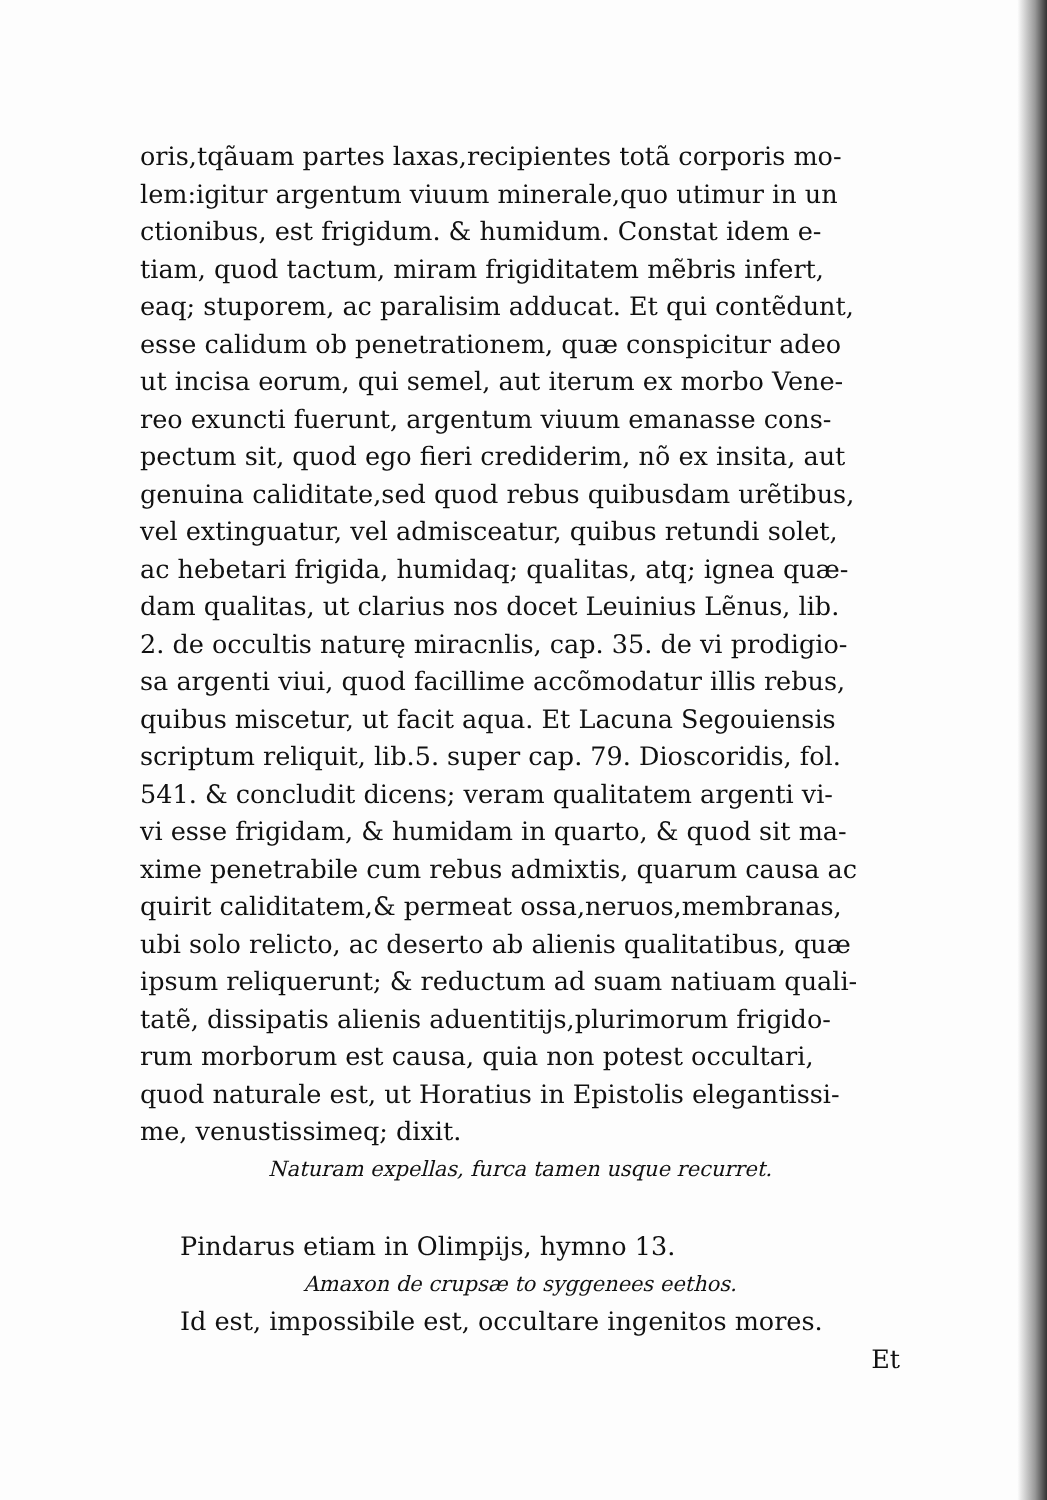oris,tqãuam partes laxas,recipientes totã corporis mo-
lem:igitur argentum viuum minerale,quo utimur in un
ctionibus, est frigidum. & humidum. Constat idem e-
tiam, quod tactum, miram frigiditatem mẽbris infert,
eaq; stuporem, ac paralisim adducat. Et qui contẽdunt,
esse calidum ob penetrationem, quæ conspicitur adeo
ut incisa eorum, qui semel, aut iterum ex morbo Vene-
reo exuncti fuerunt, argentum viuum emanasse cons-
pectum sit, quod ego fieri crediderim, nõ ex insita, aut
genuina caliditate,sed quod rebus quibusdam urẽtibus,
vel extinguatur, vel admisceatur, quibus retundi solet,
ac hebetari frigida, humidaq; qualitas, atq; ignea quæ-
dam qualitas, ut clarius nos docet Leuinius Lẽnus, lib.
2. de occultis naturę miracnlis, cap. 35. de vi prodigio-
sa argenti viui, quod facillime accõmodatur illis rebus,
quibus miscetur, ut facit aqua. Et Lacuna Segouiensis
scriptum reliquit, lib.5. super cap. 79. Dioscoridis, fol.
541. & concludit dicens; veram qualitatem argenti vi-
vi esse frigidam, & humidam in quarto, & quod sit ma-
xime penetrabile cum rebus admixtis, quarum causa ac
quirit caliditatem,& permeat ossa,neruos,membranas,
ubi solo relicto, ac deserto ab alienis qualitatibus, quæ
ipsum reliquerunt; & reductum ad suam natiuam quali-
tatẽ, dissipatis alienis aduentitijs,plurimorum frigido-
rum morborum est causa, quia non potest occultari,
quod naturale est, ut Horatius in Epistolis elegantissi-
me, venustissimeq; dixit.
Naturam expellas, furca tamen usque recurret.
Pindarus etiam in Olimpijs, hymno 13.
Amaxon de crupsæ to syggenees eethos.
Id est, impossibile est, occultare ingenitos mores.
Et